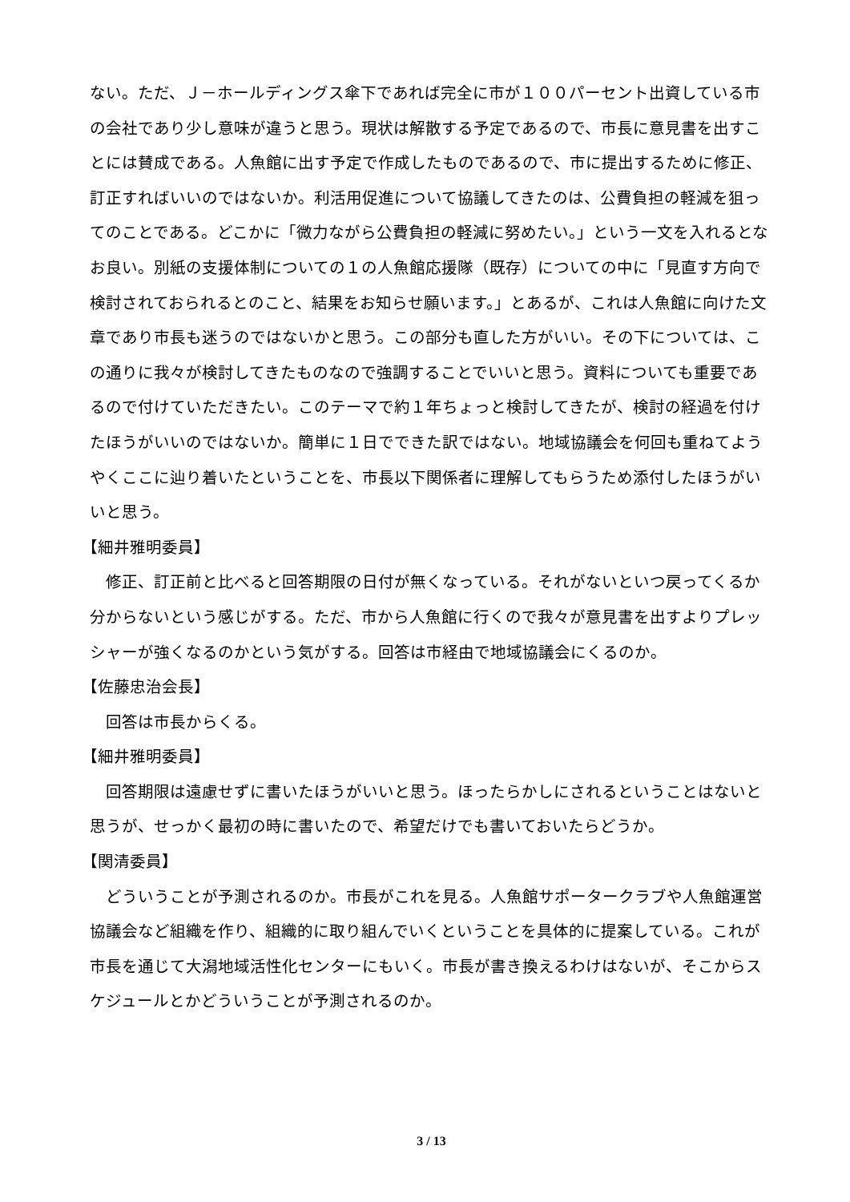ない。ただ、Ｊ－ホールディングス傘下であれば完全に市が１００パーセント出資している市の会社であり少し意味が違うと思う。現状は解散する予定であるので、市長に意見書を出すことには賛成である。人魚館に出す予定で作成したものであるので、市に提出するために修正、訂正すればいいのではないか。利活用促進について協議してきたのは、公費負担の軽減を狙ってのことである。どこかに「微力ながら公費負担の軽減に努めたい。」という一文を入れるとなお良い。別紙の支援体制についての１の人魚館応援隊（既存）についての中に「見直す方向で検討されておられるとのこと、結果をお知らせ願います。」とあるが、これは人魚館に向けた文章であり市長も迷うのではないかと思う。この部分も直した方がいい。その下については、この通りに我々が検討してきたものなので強調することでいいと思う。資料についても重要であるので付けていただきたい。このテーマで約１年ちょっと検討してきたが、検討の経過を付けたほうがいいのではないか。簡単に１日でできた訳ではない。地域協議会を何回も重ねてようやくここに辿り着いたということを、市長以下関係者に理解してもらうため添付したほうがいいと思う。
【細井雅明委員】
修正、訂正前と比べると回答期限の日付が無くなっている。それがないといつ戻ってくるか分からないという感じがする。ただ、市から人魚館に行くので我々が意見書を出すよりプレッシャーが強くなるのかという気がする。回答は市経由で地域協議会にくるのか。
【佐藤忠治会長】
回答は市長からくる。
【細井雅明委員】
回答期限は遠慮せずに書いたほうがいいと思う。ほったらかしにされるということはないと思うが、せっかく最初の時に書いたので、希望だけでも書いておいたらどうか。
【関清委員】
どういうことが予測されるのか。市長がこれを見る。人魚館サポータークラブや人魚館運営協議会など組織を作り、組織的に取り組んでいくということを具体的に提案している。これが市長を通じて大潟地域活性化センターにもいく。市長が書き換えるわけはないが、そこからスケジュールとかどういうことが予測されるのか。
3 / 13